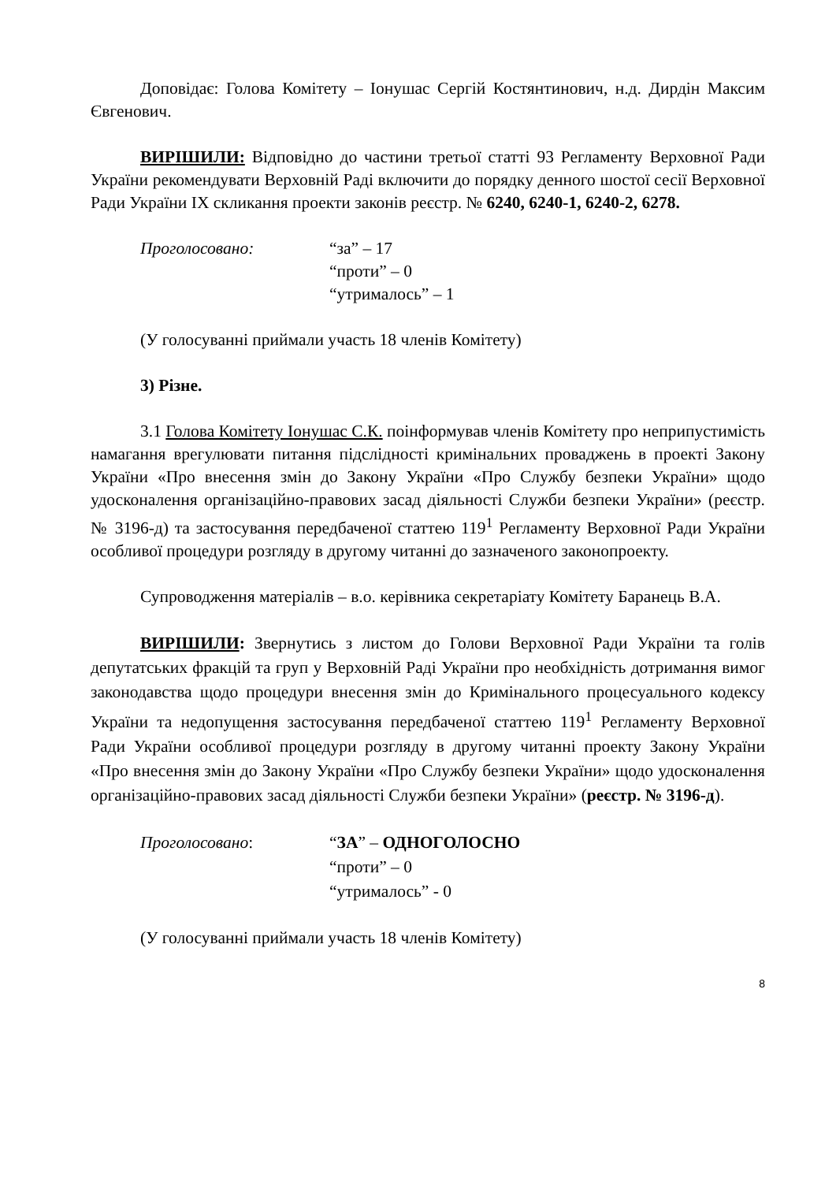Доповідає: Голова Комітету – Іонушас Сергій Костянтинович, н.д. Дирдін Максим Євгенович.
ВИРІШИЛИ: Відповідно до частини третьої статті 93 Регламенту Верховної Ради України рекомендувати Верховній Раді включити до порядку денного шостої сесії Верховної Ради України IX скликання проекти законів реєстр. № 6240, 6240-1, 6240-2, 6278.
Проголосовано: “за” – 17
“проти” – 0
“утрималось” – 1
(У голосуванні приймали участь 18 членів Комітету)
3) Різне.
3.1 Голова Комітету Іонушас С.К. поінформував членів Комітету про неприпустимість намагання врегулювати питання підслідності кримінальних проваджень в проекті Закону України «Про внесення змін до Закону України «Про Службу безпеки України» щодо удосконалення організаційно-правових засад діяльності Служби безпеки України» (реєстр. № 3196-д) та застосування передбаченої статтею 119<sup>1</sup> Регламенту Верховної Ради України особливої процедури розгляду в другому читанні до зазначеного законопроекту.
Супроводження матеріалів – в.о. керівника секретаріату Комітету Баранець В.А.
ВИРІШИЛИ: Звернутись з листом до Голови Верховної Ради України та голів депутатських фракцій та груп у Верховній Раді України про необхідність дотримання вимог законодавства щодо процедури внесення змін до Кримінального процесуального кодексу України та недопущення застосування передбаченої статтею 119<sup>1</sup> Регламенту Верховної Ради України особливої процедури розгляду в другому читанні проекту Закону України «Про внесення змін до Закону України «Про Службу безпеки України» щодо удосконалення організаційно-правових засад діяльності Служби безпеки України» (реєстр. № 3196-д).
Проголосовано: “ЗА” – ОДНОГОЛОСНО
“проти” – 0
“утрималось” - 0
(У голосуванні приймали участь 18 членів Комітету)
8